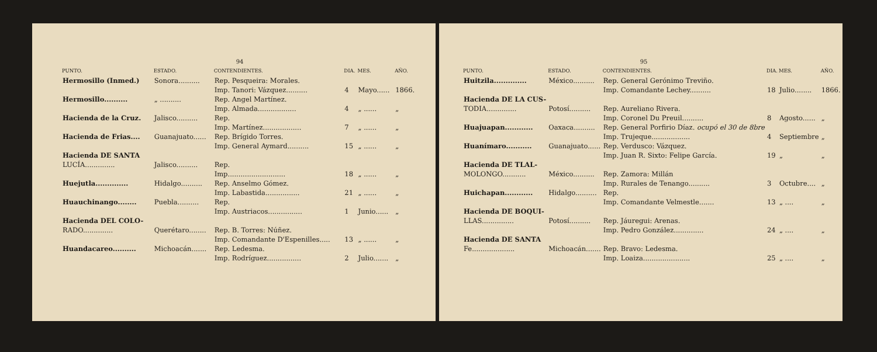94
| PUNTO. | ESTADO. | CONTENDIENTES. | DIA. | MES. | AÑO. |
| --- | --- | --- | --- | --- | --- |
| Hermosillo (Inmed.) | Sonora.......... | Rep. Pesqueira: Morales. | | | |
| | | Imp. Tanori: Vázquez.......... | 4 | Mayo...... | 1866. |
| Hermosillo.......... | „ .......... | Rep. Angel Martínez. | | | |
| | | Imp. Almada.................. | 4 | „ ...... | „ |
| Hacienda de la Cruz. | Jalisco.......... | Rep. | | | |
| | | Imp. Martínez.................. | 7 | „ ...... | „ |
| Hacienda de Frias.... | Guanajuato...... | Rep. Brígido Torres. | | | |
| | | Imp. General Aymard.......... | 15 | „ ...... | „ |
| Hacienda DE SANTA | | | | | |
| LUCÍA.............. | Jalisco.......... | Rep. | | | |
| | | Imp........................... | 18 | „ ...... | „ |
| Huejutla.............. | Hidalgo.......... | Rep. Anselmo Gómez. | | | |
| | | Imp. Labastida................ | 21 | „ ...... | „ |
| Huauchinango........ | Puebla.......... | Rep. | | | |
| | | Imp. Austriacos................ | 1 | Junio...... | „ |
| Hacienda DEL COLO- | | | | | |
| RADO.............. | Querétaro........ | Rep. B. Torres: Núñez. | | | |
| | | Imp. Comandante D'Espenilles..... | 13 | „ ...... | „ |
| Huandacareo.......... | Michoacán....... | Rep. Ledesma. | | | |
| | | Imp. Rodríguez................ | 2 | Julio....... | „ |
95
| PUNTO. | ESTADO. | CONTENDIENTES. | DIA. | MES. | AÑO. |
| --- | --- | --- | --- | --- | --- |
| Huitzila.............. | México.......... | Rep. General Gerónimo Treviño. | | | |
| | | Imp. Comandante Lechey.......... | 18 | Julio........ | 1866. |
| Hacienda DE LA CUS- | | | | | |
| TODIA.............. | Potosí.......... | Rep. Aureliano Rivera. | | | |
| | | Imp. Coronel Du Preuil.......... | 8 | Agosto...... | „ |
| Huajuapan............ | Oaxaca.......... | Rep. General Porfirio Díaz. ocupó el 30 de 8bre | | | |
| | | Imp. Trujeque.................. | 4 | Septiembre | „ |
| Huanímaro........... | Guanajuato...... | Rep. Verdusco: Vázquez. | | | |
| | | Imp. Juan R. Sixto: Felipe García. | 19 | „ | „ |
| Hacienda DE TLAL- | | | | | |
| MOLONGO........... | México.......... | Rep. Zamora: Millán | | | |
| | | Imp. Rurales de Tenango.......... | 3 | Octubre.... | „ |
| Huichapan............ | Hidalgo.......... | Rep. | | | |
| | | Imp. Comandante Velmestle....... | 13 | „ .... | „ |
| Hacienda DE BOQUI- | | | | | |
| LLAS............... | Potosí.......... | Rep. Jáuregui: Arenas. | | | |
| | | Imp. Pedro González.............. | 24 | „ .... | „ |
| Hacienda DE SANTA | | | | | |
| Fe.................... | Michoacán....... | Rep. Bravo: Ledesma. | | | |
| | | Imp. Loaiza...................... | 25 | „ .... | „ |